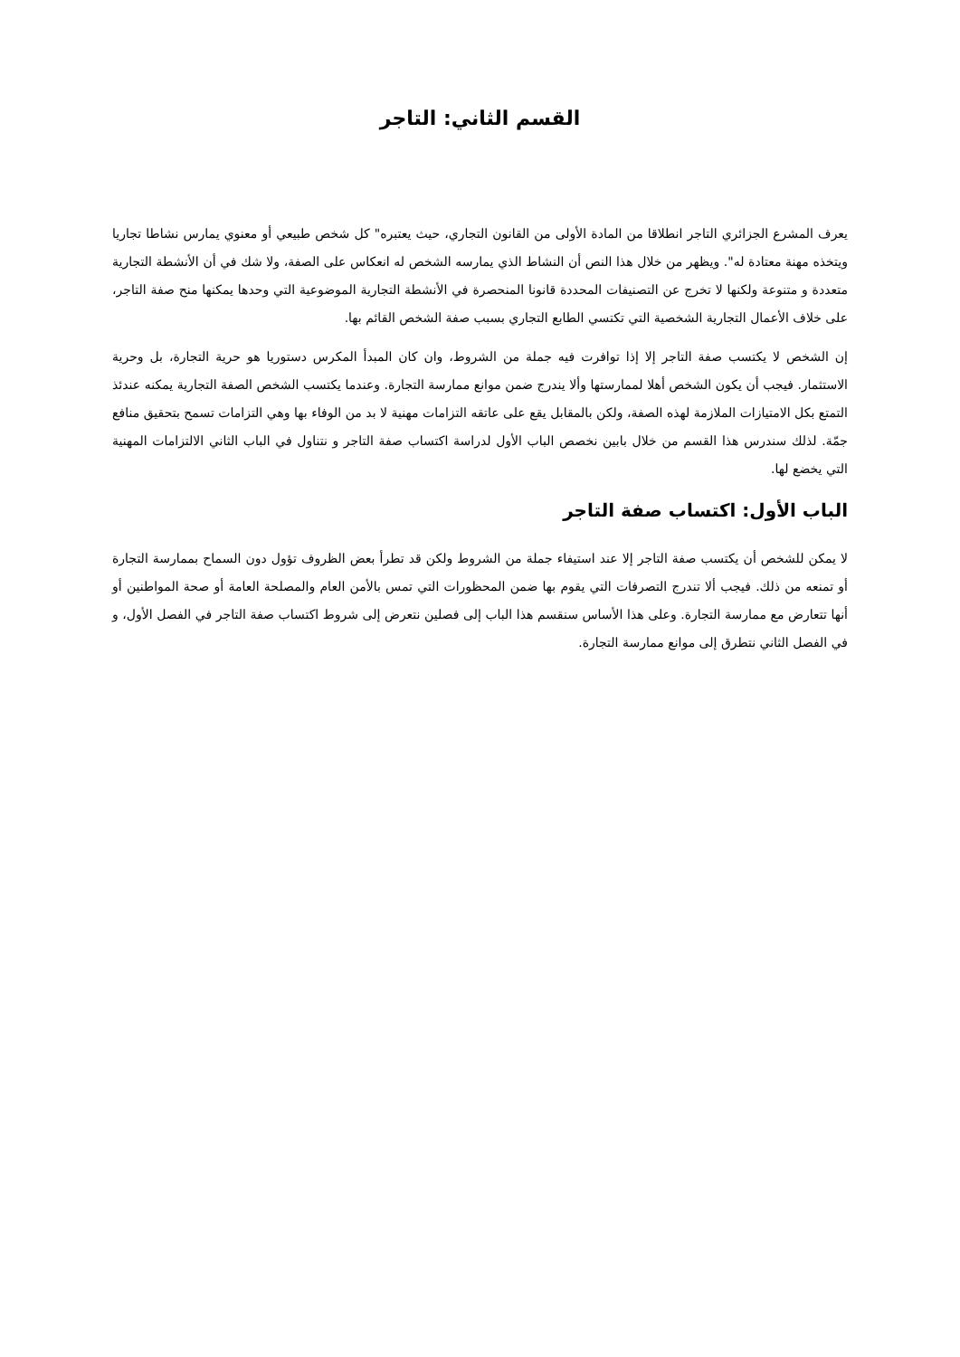القسم الثاني: التاجر
يعرف المشرع الجزائري التاجر انطلاقا من المادة الأولى من القانون التجاري، حيث يعتبره" كل شخص طبيعي أو معنوي يمارس نشاطا تجاريا ويتخذه مهنة معتادة له". ويظهر من خلال هذا النص أن النشاط الذي يمارسه الشخص له انعكاس على الصفة، ولا شك في أن الأنشطة التجارية متعددة و متنوعة ولكنها لا تخرج عن التصنيفات المحددة قانونا المنحصرة في الأنشطة التجارية الموضوعية التي وحدها يمكنها منح صفة التاجر، على خلاف الأعمال التجارية الشخصية التي تكتسي الطابع التجاري بسبب صفة الشخص القائم بها.
إن الشخص لا يكتسب صفة التاجر إلا إذا توافرت فيه جملة من الشروط، وان كان المبدأ المكرس دستوريا هو حرية التجارة، بل وحرية الاستثمار. فيجب أن يكون الشخص أهلا لممارستها وألا يندرج ضمن موانع ممارسة التجارة. وعندما يكتسب الشخص الصفة التجارية يمكنه عندئذ التمتع بكل الامتيازات الملازمة لهذه الصفة، ولكن بالمقابل يقع على عاتقه التزامات مهنية لا بد من الوفاء بها وهي التزامات تسمح بتحقيق منافع جمّة. لذلك سندرس هذا القسم من خلال بابين نخصص الباب الأول لدراسة اكتساب صفة التاجر و نتناول في الباب الثاني الالتزامات المهنية التي يخضع لها.
الباب الأول: اكتساب صفة التاجر
لا يمكن للشخص أن يكتسب صفة التاجر إلا عند استيفاء جملة من الشروط ولكن قد تطرأ بعض الظروف تؤول دون السماح بممارسة التجارة أو تمنعه من ذلك. فيجب ألا تندرج التصرفات التي يقوم بها ضمن المحظورات التي تمس بالأمن العام والمصلحة العامة أو صحة المواطنين أو أنها تتعارض مع ممارسة التجارة. وعلى هذا الأساس سنقسم هذا الباب إلى فصلين نتعرض إلى شروط اكتساب صفة التاجر في الفصل الأول، و في الفصل الثاني نتطرق إلى موانع ممارسة التجارة.